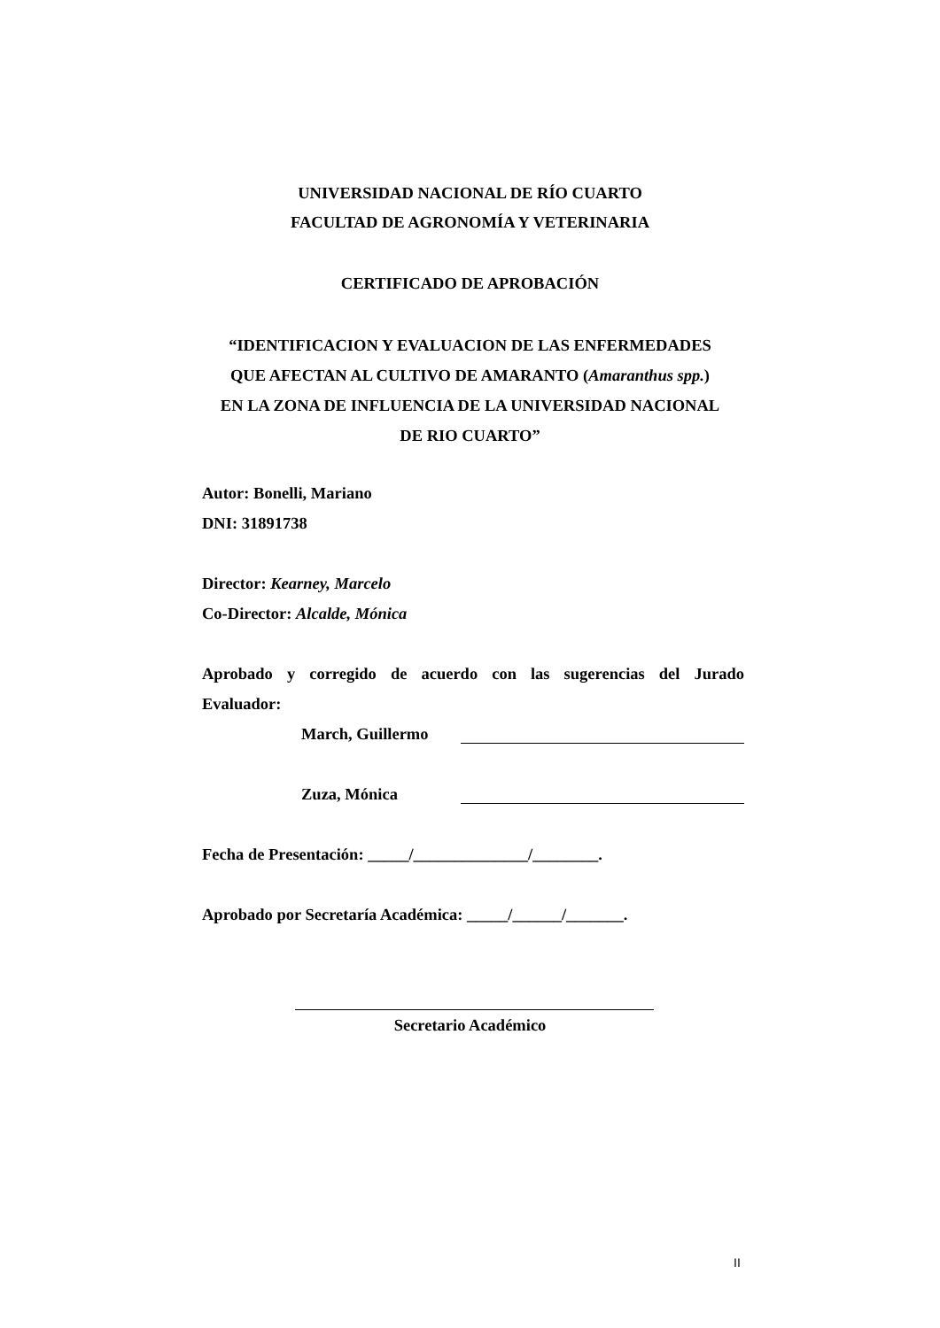UNIVERSIDAD NACIONAL DE RÍO CUARTO
FACULTAD DE AGRONOMÍA Y VETERINARIA
CERTIFICADO DE APROBACIÓN
“IDENTIFICACION Y EVALUACION DE LAS ENFERMEDADES
QUE AFECTAN AL CULTIVO DE AMARANTO (Amaranthus spp.)
EN LA ZONA DE INFLUENCIA DE LA UNIVERSIDAD NACIONAL
DE RIO CUARTO”
Autor: Bonelli, Mariano
DNI: 31891738
Director: Kearney, Marcelo
Co-Director: Alcalde, Mónica
Aprobado y corregido de acuerdo con las sugerencias del Jurado
Evaluador:
March, Guillermo
Zuza, Mónica
Fecha de Presentación: _____/______________/________.
Aprobado por Secretaría Académica: _____/______/_______.
Secretario Académico
II